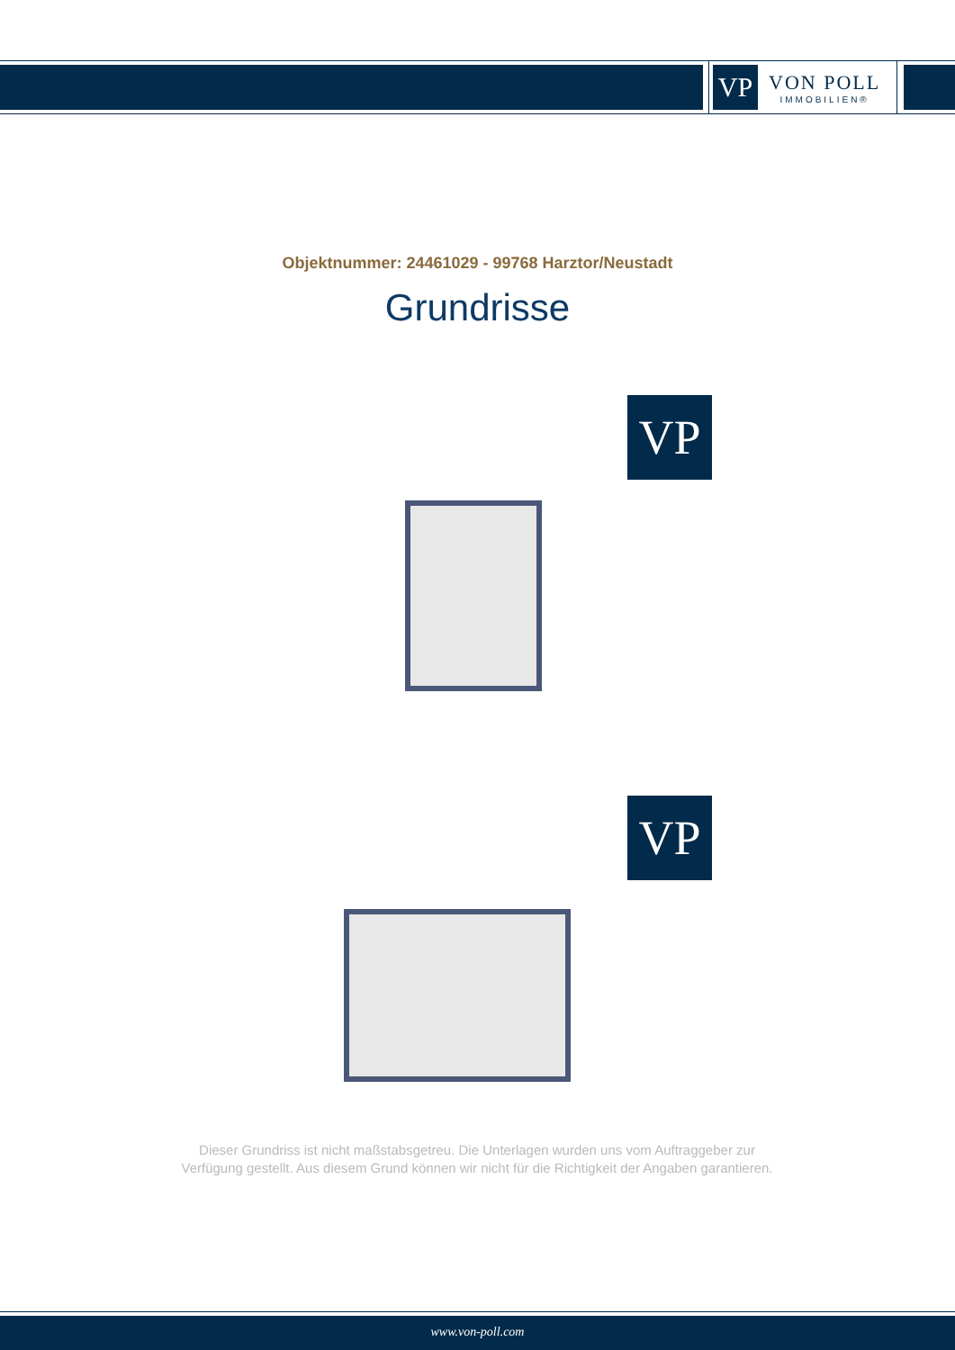VP
VON POLL
IMMOBILIEN®
Objektnummer: 24461029 - 99768 Harztor/Neustadt
Grundrisse
VP
VP
Dieser Grundriss ist nicht maßstabsgetreu. Die Unterlagen wurden uns vom Auftraggeber zur Verfügung gestellt. Aus diesem Grund können wir nicht für die Richtigkeit der Angaben garantieren.
www.von-poll.com